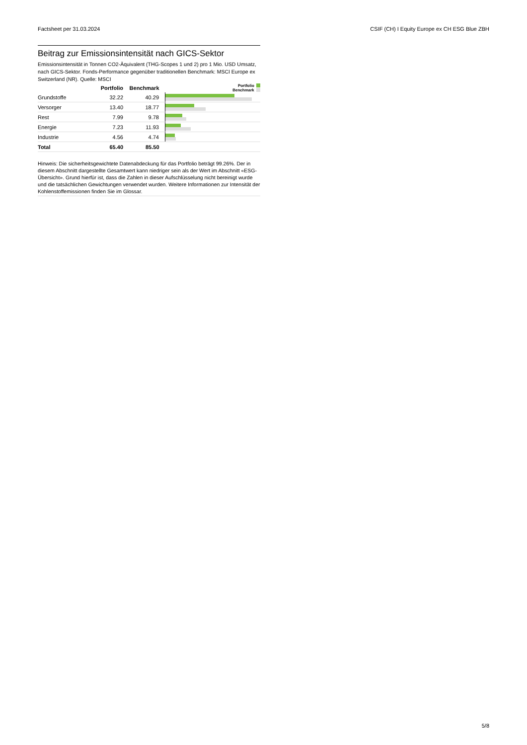Factsheet per 31.03.2024 CSIF (CH) I Equity Europe ex CH ESG Blue ZBH
Beitrag zur Emissionsintensität nach GICS-Sektor
Emissionsintensität in Tonnen CO2-Äquivalent (THG-Scopes 1 und 2) pro 1 Mio. USD Umsatz, nach GICS-Sektor. Fonds-Performance gegenüber traditionellen Benchmark: MSCI Europe ex Switzerland (NR). Quelle: MSCI
| | Portfolio | Benchmark | Portfolio Benchmark |
| --- | --- | --- | --- |
| Grundstoffe | 32.22 | 40.29 | |
| Versorger | 13.40 | 18.77 | |
| Rest | 7.99 | 9.78 | |
| Energie | 7.23 | 11.93 | |
| Industrie | 4.56 | 4.74 | |
| Total | 65.40 | 85.50 | |
Hinweis: Die sicherheitsgewichtete Datenabdeckung für das Portfolio beträgt 99.26%. Der in diesem Abschnitt dargestellte Gesamtwert kann niedriger sein als der Wert im Abschnitt «ESG-Übersicht». Grund hierfür ist, dass die Zahlen in dieser Aufschlüsselung nicht bereinigt wurde und die tatsächlichen Gewichtungen verwendet wurden. Weitere Informationen zur Intensität der Kohlenstoffemissionen finden Sie im Glossar.
5/8